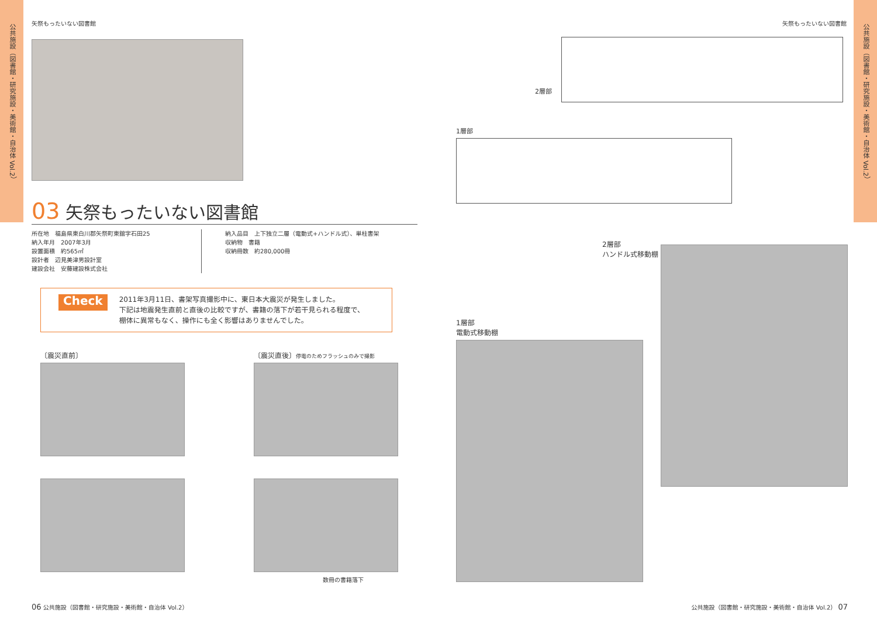公共施設（図書館・研究施設・美術館・自治体 Vol.2）
公共施設（図書館・研究施設・美術館・自治体 Vol.2）
矢祭もったいない図書館
03 矢祭もったいない図書館
所在地　福島県東白川郡矢祭町東舘字石田25
納入年月　2007年3月
設置面積　約565㎡
設計者　辺見美津男設計室
建設会社　安藤建設株式会社
納入品目　上下独立二層（電動式+ハンドル式）、単柱書架
収納物　書籍
収納冊数　約280,000冊
Check
2011年3月11日、書架写真撮影中に、東日本大震災が発生しました。
下記は地震発生直前と直後の比較ですが、書籍の落下が若干見られる程度で、
棚体に異常もなく、操作にも全く影響はありませんでした。
〔震災直前〕 〔震災直後〕停電のためフラッシュのみで撮影
数冊の書籍落下
06 公共施設（図書館・研究施設・美術館・自治体 Vol.2）
矢祭もったいない図書館
2層部
1層部
2層部
ハンドル式移動棚
1層部
電動式移動棚
公共施設（図書館・研究施設・美術館・自治体 Vol.2） 07